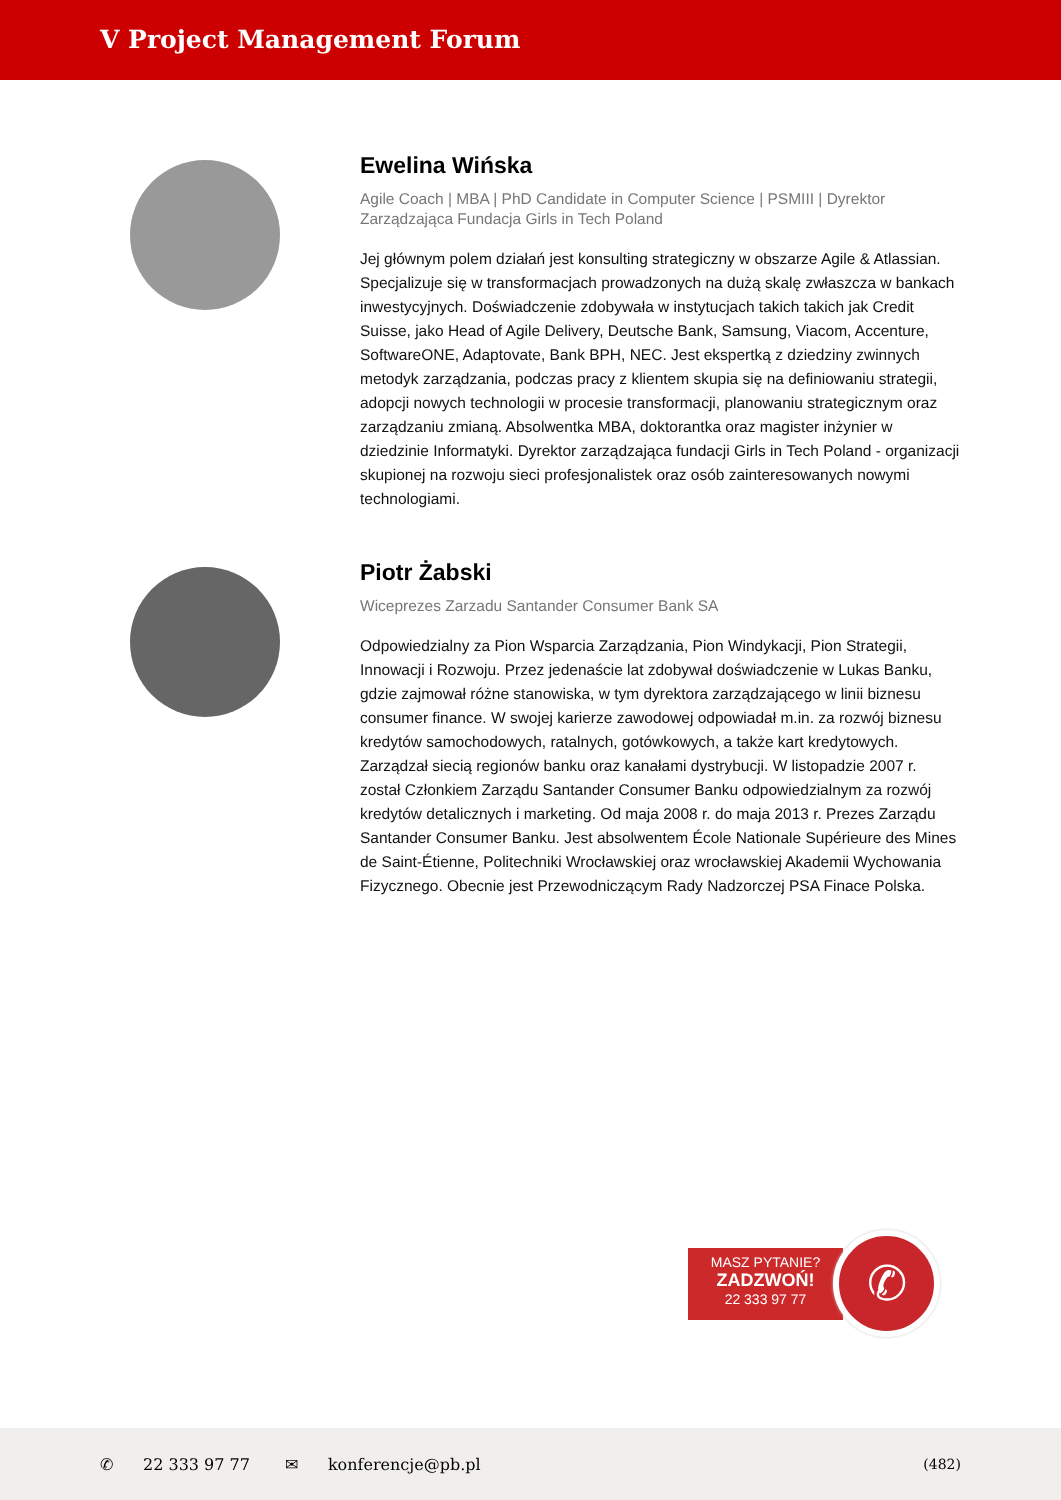V Project Management Forum
Ewelina Wińska
Agile Coach | MBA | PhD Candidate in Computer Science | PSMIII | Dyrektor Zarządzająca Fundacja Girls in Tech Poland
Jej głównym polem działań jest konsulting strategiczny w obszarze Agile & Atlassian. Specjalizuje się w transformacjach prowadzonych na dużą skalę zwłaszcza w bankach inwestycyjnych. Doświadczenie zdobywała w instytucjach takich takich jak Credit Suisse, jako Head of Agile Delivery, Deutsche Bank, Samsung, Viacom, Accenture, SoftwareONE, Adaptovate, Bank BPH, NEC. Jest ekspertką z dziedziny zwinnych metodyk zarządzania, podczas pracy z klientem skupia się na definiowaniu strategii, adopcji nowych technologii w procesie transformacji, planowaniu strategicznym oraz zarządzaniu zmianą. Absolwentka MBA, doktorantka oraz magister inżynier w dziedzinie Informatyki. Dyrektor zarządzająca fundacji Girls in Tech Poland - organizacji skupionej na rozwoju sieci profesjonalistek oraz osób zainteresowanych nowymi technologiami.
Piotr Żabski
Wiceprezes Zarzadu Santander Consumer Bank SA
Odpowiedzialny za Pion Wsparcia Zarządzania, Pion Windykacji, Pion Strategii, Innowacji i Rozwoju. Przez jedenaście lat zdobywał doświadczenie w Lukas Banku, gdzie zajmował różne stanowiska, w tym dyrektora zarządzającego w linii biznesu consumer finance. W swojej karierze zawodowej odpowiadał m.in. za rozwój biznesu kredytów samochodowych, ratalnych, gotówkowych, a także kart kredytowych. Zarządzał siecią regionów banku oraz kanałami dystrybucji. W listopadzie 2007 r. został Członkiem Zarządu Santander Consumer Banku odpowiedzialnym za rozwój kredytów detalicznych i marketing. Od maja 2008 r. do maja 2013 r. Prezes Zarządu Santander Consumer Banku. Jest absolwentem École Nationale Supérieure des Mines de Saint-Étienne, Politechniki Wrocławskiej oraz wrocławskiej Akademii Wychowania Fizycznego. Obecnie jest Przewodniczącym Rady Nadzorczej PSA Finace Polska.
MASZ PYTANIE?
ZADZWOŃ!
22 333 97 77
✆
✆ 22 333 97 77 ✉ konferencje@pb.pl (482)